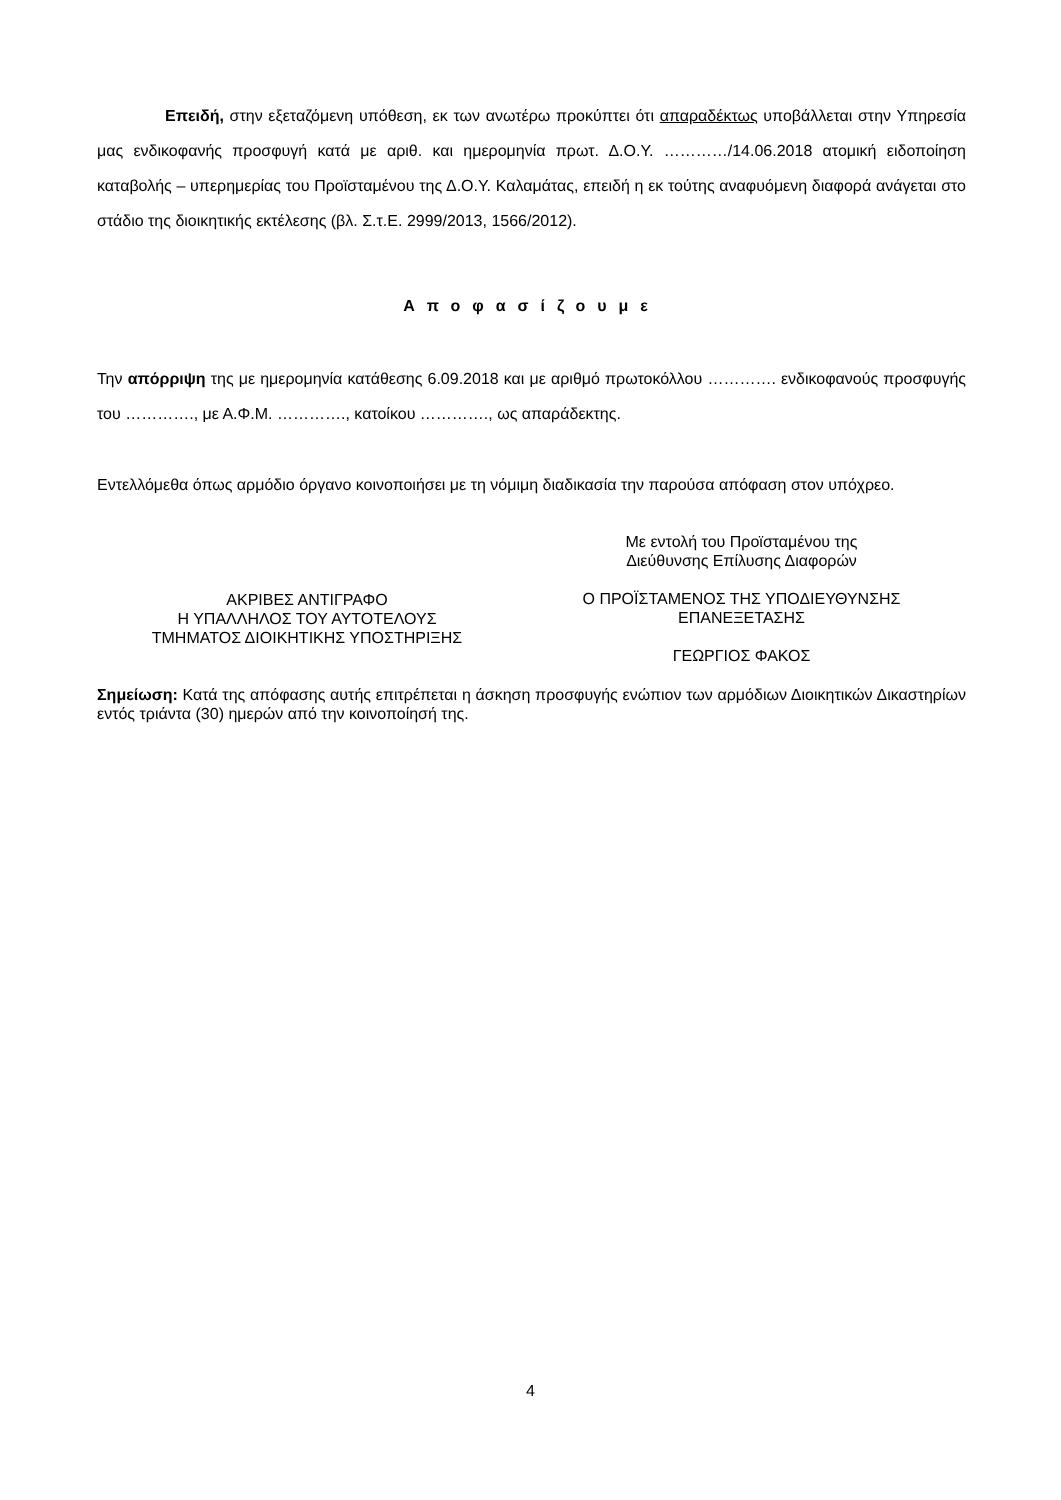Επειδή, στην εξεταζόμενη υπόθεση, εκ των ανωτέρω προκύπτει ότι απαραδέκτως υποβάλλεται στην Υπηρεσία μας ενδικοφανής προσφυγή κατά με αριθ. και ημερομηνία πρωτ. Δ.Ο.Υ. …………/14.06.2018 ατομική ειδοποίηση καταβολής – υπερημερίας του Προϊσταμένου της Δ.Ο.Υ. Καλαμάτας, επειδή η εκ τούτης αναφυόμενη διαφορά ανάγεται στο στάδιο της διοικητικής εκτέλεσης (βλ. Σ.τ.Ε. 2999/2013, 1566/2012).
Αποφασίζουμε
Την απόρριψη της με ημερομηνία κατάθεσης 6.09.2018 και με αριθμό πρωτοκόλλου …………. ενδικοφανούς προσφυγής του …………., με Α.Φ.Μ. …………., κατοίκου …………., ως απαράδεκτης.
Εντελλόμεθα όπως αρμόδιο όργανο κοινοποιήσει με τη νόμιμη διαδικασία την παρούσα απόφαση στον υπόχρεο.
ΑΚΡΙΒΕΣ ΑΝΤΙΓΡΑΦΟ
Η ΥΠΑΛΛΗΛΟΣ ΤΟΥ ΑΥΤΟΤΕΛΟΥΣ
ΤΜΗΜΑΤΟΣ ΔΙΟΙΚΗΤΙΚΗΣ ΥΠΟΣΤΗΡΙΞΗΣ
Με εντολή του Προϊσταμένου της
Διεύθυνσης Επίλυσης Διαφορών
Ο ΠΡΟΪΣΤΑΜΕΝΟΣ ΤΗΣ ΥΠΟΔΙΕΥΘΥΝΣΗΣ
ΕΠΑΝΕΞΕΤΑΣΗΣ
ΓΕΩΡΓΙΟΣ ΦΑΚΟΣ
Σημείωση: Κατά της απόφασης αυτής επιτρέπεται η άσκηση προσφυγής ενώπιον των αρμόδιων Διοικητικών Δικαστηρίων εντός τριάντα (30) ημερών από την κοινοποίησή της.
4